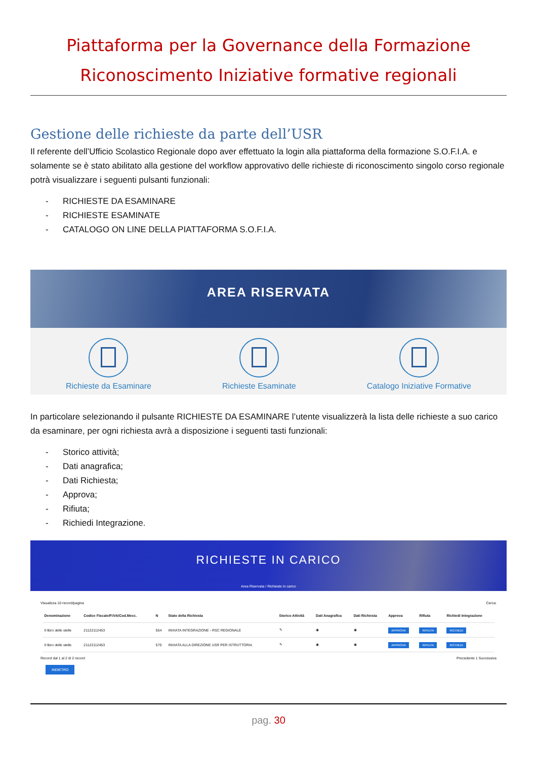Piattaforma per la Governance della Formazione
Riconoscimento Iniziative formative regionali
Gestione delle richieste da parte dell’USR
Il referente dell’Ufficio Scolastico Regionale dopo aver effettuato la login alla piattaforma della formazione S.O.F.I.A. e solamente se è stato abilitato alla gestione del workflow approvativo delle richieste di riconoscimento singolo corso regionale potrà visualizzare i seguenti pulsanti funzionali:
- RICHIESTE DA ESAMINARE
- RICHIESTE ESAMINATE
- CATALOGO ON LINE DELLA PIATTAFORMA S.O.F.I.A.
AREA RISERVATA
Richieste da Esaminare Richieste Esaminate Catalogo Iniziative Formative
In particolare selezionando il pulsante RICHIESTE DA ESAMINARE l’utente visualizzerà la lista delle richieste a suo carico da esaminare, per ogni richiesta avrà a disposizione i seguenti tasti funzionali:
- Storico attività;
- Dati anagrafica;
- Dati Richiesta;
- Approva;
- Rifiuta;
- Richiedi Integrazione.
RICHIESTE IN CARICO
Area Riservata / Richieste in carico
Visualizza 10 record/pagina Cerca:
| Denominazione | Codice Fiscale/P.IVA/Cod.Mecc. | N | Stato della Richiesta | Storico Attività | Dati Anagrafica | Dati Richiesta | Approva | Rifiuta | Richiedi Integrazione |
| --- | --- | --- | --- | --- | --- | --- | --- | --- | --- |
| Il libro delle stelle | 21122112453 | 554 | INVIATA INTEGRAZIONE - RSC REGIONALE | ✎ | ◉ | ◉ | APPROVA | RIFIUTA | RICHIEDI |
| Il libro delle stelle | 21122112453 | 570 | INVIATA ALLA DIREZIONE USR PER ISTRUTTORIA | ✎ | ◉ | ◉ | APPROVA | RIFIUTA | RICHIEDI |
Record dal 1 al 2 di 2 record Precedente 1 Successiva
INDIETRO
pag. 30